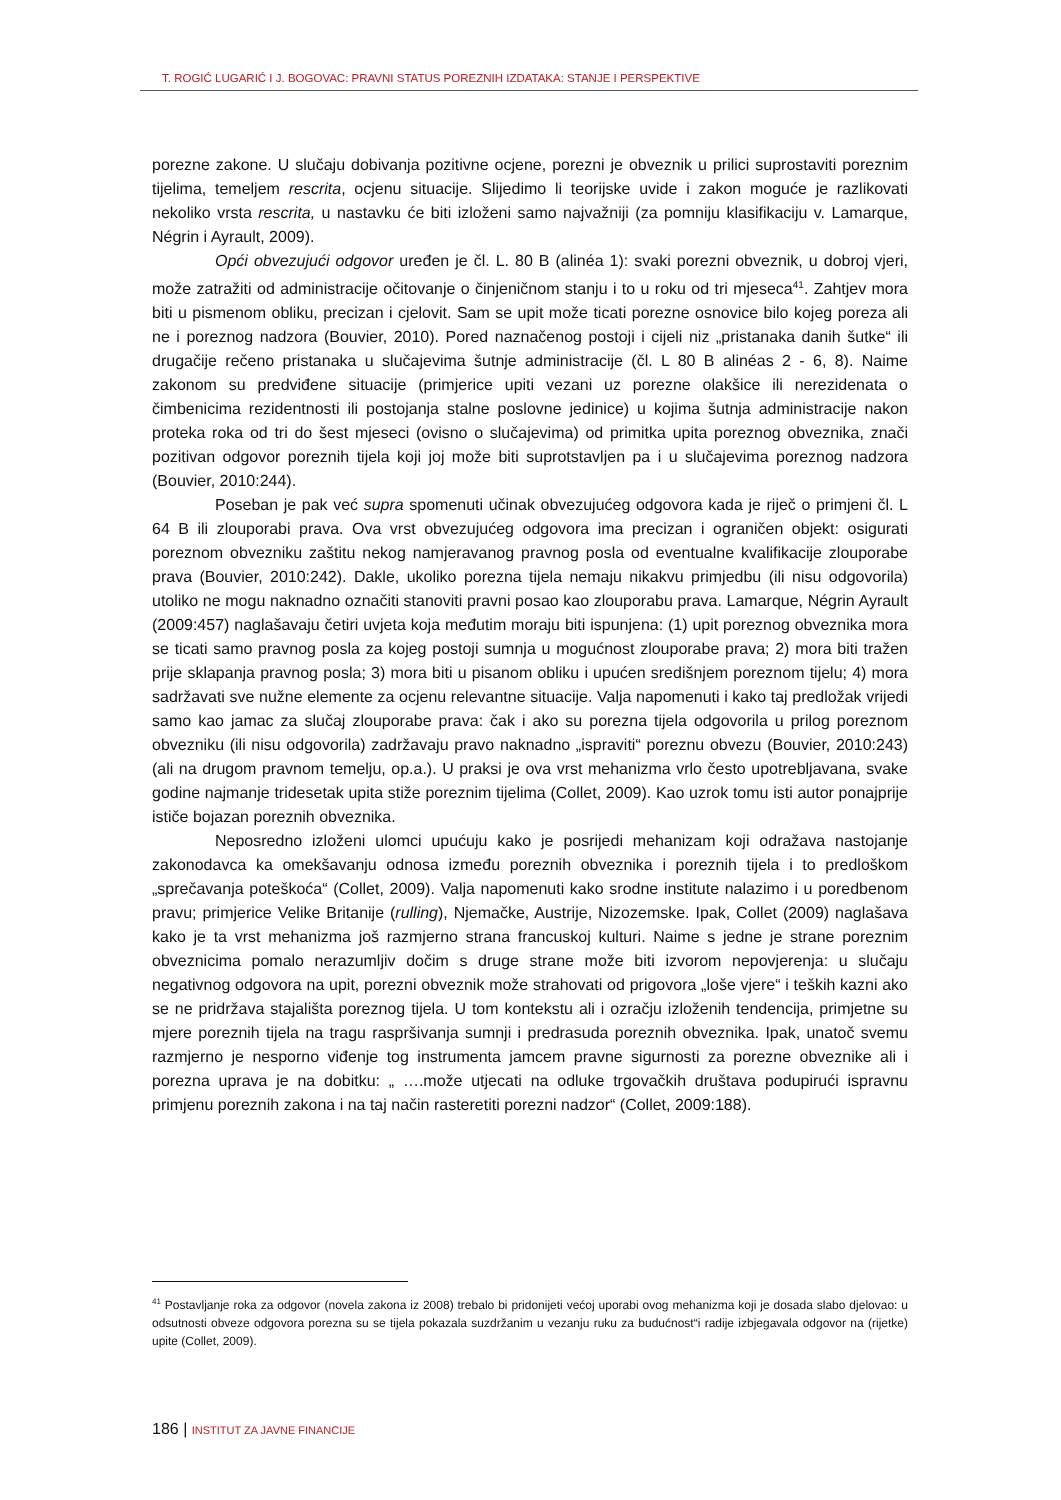T. ROGIĆ LUGARIĆ I J. BOGOVAC: PRAVNI STATUS POREZNIH IZDATAKA: STANJE I PERSPEKTIVE
porezne zakone. U slučaju dobivanja pozitivne ocjene, porezni je obveznik u prilici suprostaviti poreznim tijelima, temeljem rescrita, ocjenu situacije. Slijedimo li teorijske uvide i zakon moguće je razlikovati nekoliko vrsta rescrita, u nastavku će biti izloženi samo najvažniji (za pomniju klasifikaciju v. Lamarque, Négrin i Ayrault, 2009).
Opći obvezujući odgovor uređen je čl. L. 80 B (alinéa 1): svaki porezni obveznik, u dobroj vjeri, može zatražiti od administracije očitovanje o činjeničnom stanju i to u roku od tri mjeseca<sup>41</sup>. Zahtjev mora biti u pismenom obliku, precizan i cjelovit. Sam se upit može ticati porezne osnovice bilo kojeg poreza ali ne i poreznog nadzora (Bouvier, 2010). Pored naznačenog postoji i cijeli niz „pristanaka danih šutke“ ili drugačije rečeno pristanaka u slučajevima šutnje administracije (čl. L 80 B alinéas 2 - 6, 8). Naime zakonom su predviđene situacije (primjerice upiti vezani uz porezne olakšice ili nerezidenata o čimbenicima rezidentnosti ili postojanja stalne poslovne jedinice) u kojima šutnja administracije nakon proteka roka od tri do šest mjeseci (ovisno o slučajevima) od primitka upita poreznog obveznika, znači pozitivan odgovor poreznih tijela koji joj može biti suprotstavljen pa i u slučajevima poreznog nadzora (Bouvier, 2010:244).
Poseban je pak već supra spomenuti učinak obvezujućeg odgovora kada je riječ o primjeni čl. L 64 B ili zlouporabi prava. Ova vrst obvezujućeg odgovora ima precizan i ograničen objekt: osigurati poreznom obvezniku zaštitu nekog namjeravanog pravnog posla od eventualne kvalifikacije zlouporabe prava (Bouvier, 2010:242). Dakle, ukoliko porezna tijela nemaju nikakvu primjedbu (ili nisu odgovorila) utoliko ne mogu naknadno označiti stanoviti pravni posao kao zlouporabu prava. Lamarque, Négrin Ayrault (2009:457) naglašavaju četiri uvjeta koja međutim moraju biti ispunjena: (1) upit poreznog obveznika mora se ticati samo pravnog posla za kojeg postoji sumnja u mogućnost zlouporabe prava; 2) mora biti tražen prije sklapanja pravnog posla; 3) mora biti u pisanom obliku i upućen središnjem poreznom tijelu; 4) mora sadržavati sve nužne elemente za ocjenu relevantne situacije. Valja napomenuti i kako taj predložak vrijedi samo kao jamac za slučaj zlouporabe prava: čak i ako su porezna tijela odgovorila u prilog poreznom obvezniku (ili nisu odgovorila) zadržavaju pravo naknadno „ispraviti“ poreznu obvezu (Bouvier, 2010:243) (ali na drugom pravnom temelju, op.a.). U praksi je ova vrst mehanizma vrlo često upotrebljavana, svake godine najmanje tridesetak upita stiže poreznim tijelima (Collet, 2009). Kao uzrok tomu isti autor ponajprije ističe bojazan poreznih obveznika.
Neposredno izloženi ulomci upućuju kako je posrijedi mehanizam koji odražava nastojanje zakonodavca ka omekšavanju odnosa između poreznih obveznika i poreznih tijela i to predloškom „sprečavanja poteškoća“ (Collet, 2009). Valja napomenuti kako srodne institute nalazimo i u poredbenom pravu; primjerice Velike Britanije (rulling), Njemačke, Austrije, Nizozemske. Ipak, Collet (2009) naglašava kako je ta vrst mehanizma još razmjerno strana francuskoj kulturi. Naime s jedne je strane poreznim obveznicima pomalo nerazumljiv dočim s druge strane može biti izvorom nepovjerenja: u slučaju negativnog odgovora na upit, porezni obveznik može strahovati od prigovora „loše vjere“ i teških kazni ako se ne pridržava stajališta poreznog tijela. U tom kontekstu ali i ozračju izloženih tendencija, primjetne su mjere poreznih tijela na tragu raspršivanja sumnji i predrasuda poreznih obveznika. Ipak, unatoč svemu razmjerno je nesporno viđenje tog instrumenta jamcem pravne sigurnosti za porezne obveznike ali i porezna uprava je na dobitku: „ ….može utjecati na odluke trgovačkih društava podupirući ispravnu primjenu poreznih zakona i na taj način rasteretiti porezni nadzor“ (Collet, 2009:188).
<sup>41</sup> Postavljanje roka za odgovor (novela zakona iz 2008) trebalo bi pridonijeti većoj uporabi ovog mehanizma koji je dosada slabo djelovao: u odsutnosti obveze odgovora porezna su se tijela pokazala suzdržanim u vezanju ruku za budućnost“i radije izbjegavala odgovor na (rijetke) upite (Collet, 2009).
186 | INSTITUT ZA JAVNE FINANCIJE